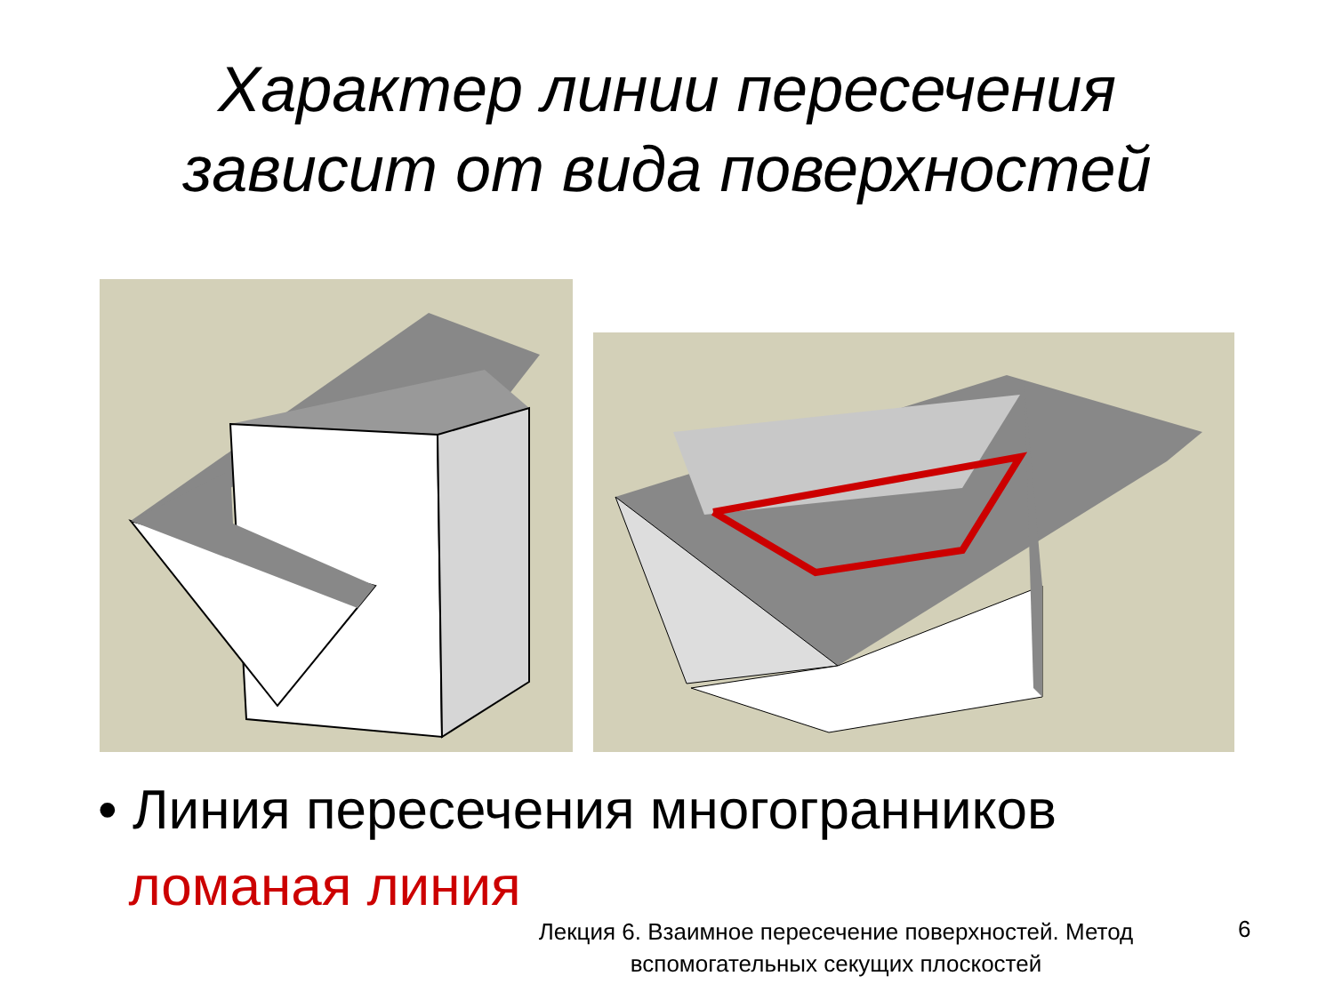Характер линии пересечения
зависит от вида поверхностей
• Линия пересечения многогранников
ломаная линия
Лекция 6. Взаимное пересечение поверхностей. Метод вспомогательных секущих плоскостей
6